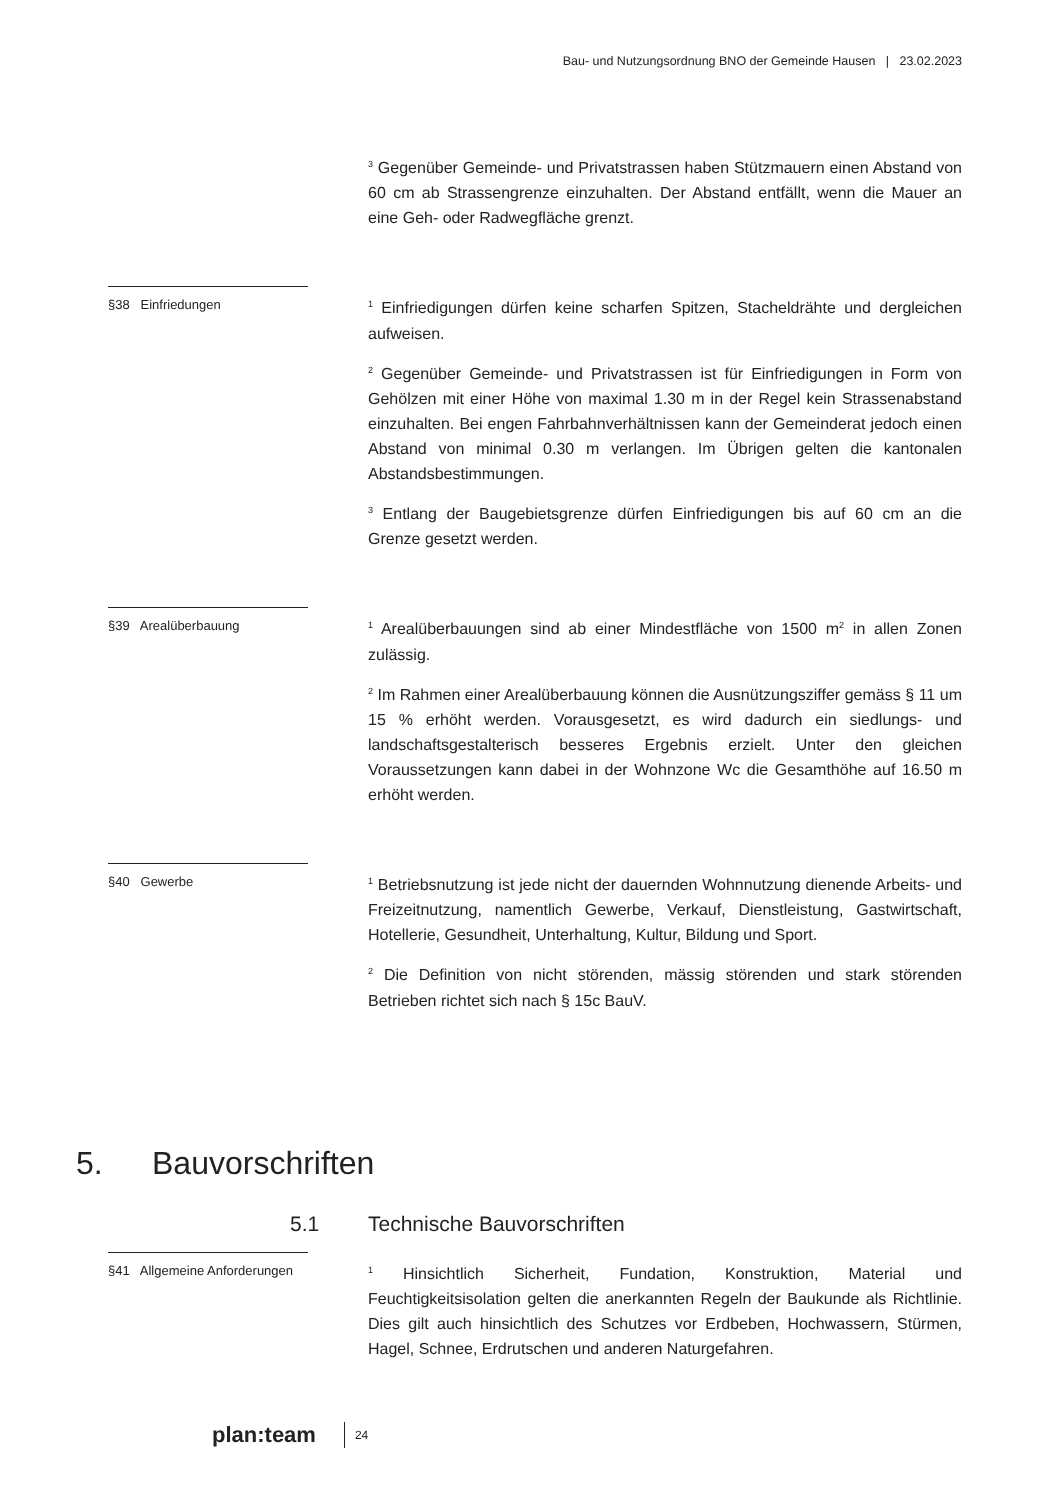Bau- und Nutzungsordnung BNO der Gemeinde Hausen | 23.02.2023
<sup>3</sup> Gegenüber Gemeinde- und Privatstrassen haben Stützmauern einen Abstand von 60 cm ab Strassengrenze einzuhalten. Der Abstand entfällt, wenn die Mauer an eine Geh- oder Radwegfläche grenzt.
§38 Einfriedungen
<sup>1</sup> Einfriedigungen dürfen keine scharfen Spitzen, Stacheldrähte und dergleichen aufweisen.
<sup>2</sup> Gegenüber Gemeinde- und Privatstrassen ist für Einfriedigungen in Form von Gehölzen mit einer Höhe von maximal 1.30 m in der Regel kein Strassenabstand einzuhalten. Bei engen Fahrbahnverhältnissen kann der Gemeinderat jedoch einen Abstand von minimal 0.30 m verlangen. Im Übrigen gelten die kantonalen Abstandsbestimmungen.
<sup>3</sup> Entlang der Baugebietsgrenze dürfen Einfriedigungen bis auf 60 cm an die Grenze gesetzt werden.
§39 Arealüberbauung
<sup>1</sup> Arealüberbauungen sind ab einer Mindestfläche von 1500 m<sup>2</sup> in allen Zonen zulässig.
<sup>2</sup> Im Rahmen einer Arealüberbauung können die Ausnützungsziffer gemäss § 11 um 15 % erhöht werden. Vorausgesetzt, es wird dadurch ein siedlungs- und landschaftsgestalterisch besseres Ergebnis erzielt. Unter den gleichen Voraussetzungen kann dabei in der Wohnzone Wc die Gesamthöhe auf 16.50 m erhöht werden.
§40 Gewerbe
<sup>1</sup> Betriebsnutzung ist jede nicht der dauernden Wohnnutzung dienende Arbeits- und Freizeitnutzung, namentlich Gewerbe, Verkauf, Dienstleistung, Gastwirtschaft, Hotellerie, Gesundheit, Unterhaltung, Kultur, Bildung und Sport.
<sup>2</sup> Die Definition von nicht störenden, mässig störenden und stark störenden Betrieben richtet sich nach § 15c BauV.
5. Bauvorschriften
5.1 Technische Bauvorschriften
§41 Allgemeine Anforderungen
<sup>1</sup> Hinsichtlich Sicherheit, Fundation, Konstruktion, Material und Feuchtigkeitsisolation gelten die anerkannten Regeln der Baukunde als Richtlinie. Dies gilt auch hinsichtlich des Schutzes vor Erdbeben, Hochwassern, Stürmen, Hagel, Schnee, Erdrutschen und anderen Naturgefahren.
plan:team
24